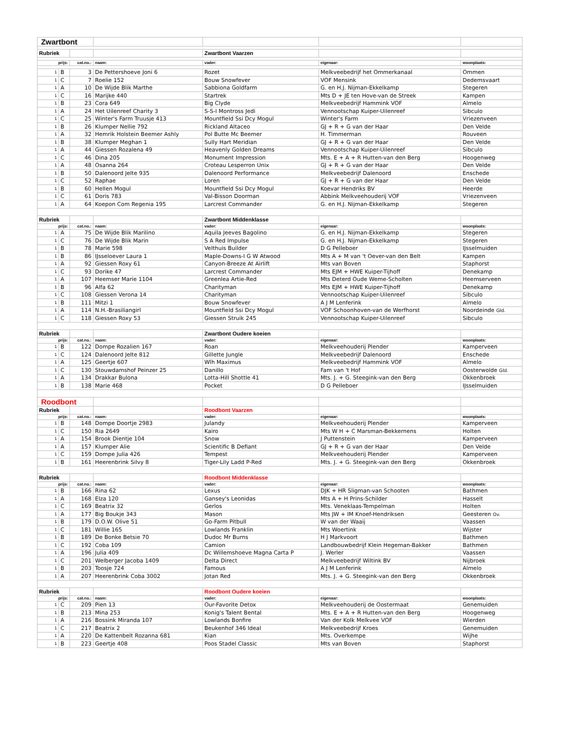| Zwartbont | | | | | | |
| Rubriek | | | | Zwartbont Vaarzen | | |
| prijs: | | cat.no.: | naam: | vader: | eigenaar: | woonplaats: |
| 1 | B | 3 | De Pettershoeve Joni 6 | Rozet | Melkveebedrijf het Ommerkanaal | Ommen |
| 1 | C | 7 | Roelie 152 | Bouw Snowfever | VOF Mensink | Dedemsvaart |
| 1 | A | 10 | De Wijde Blik Marthe | Sabbiona Goldfarm | G. en H.J. Nijman-Ekkelkamp | Stegeren |
| 1 | C | 16 | Marijke 440 | Startrek | Mts D + JE ten Hove-van de Streek | Kampen |
| 1 | B | 23 | Cora 649 | Big Clyde | Melkveebedrijf Hammink VOF | Almelo |
| 1 | A | 24 | Het Uilenreef Charity 3 | S-S-I Montross Jedi | Vennootschap Kuiper-Uilenreef | Sibculo |
| 1 | C | 25 | Winter's Farm Truusje 413 | Mountfield Ssi Dcy Mogul | Winter's Farm | Vriezenveen |
| 1 | B | 26 | Klumper Nellie 792 | Rickland Altaceo | GJ + R + G van der Haar | Den Velde |
| 1 | A | 32 | Hemrik Holstein Beemer Ashly | Pol Butte Mc Beemer | H. Timmerman | Rouveen |
| 1 | B | 38 | Klumper Meghan 1 | Sully Hart Meridian | GJ + R + G van der Haar | Den Velde |
| 1 | A | 44 | Giessen Rozalena 49 | Heavenly Golden Dreams | Vennootschap Kuiper-Uilenreef | Sibculo |
| 1 | C | 46 | Dina 205 | Monument Impression | Mts. E + A + R Hutten-van den Berg | Hoogenweg |
| 1 | A | 48 | Osanna 264 | Croteau Lesperron Unix | GJ + R + G van der Haar | Den Velde |
| 1 | B | 50 | Dalenoord Jelte 935 | Dalenoord Performance | Melkveebedrijf Dalenoord | Enschede |
| 1 | C | 52 | Raphae | Loren | GJ + R + G van der Haar | Den Velde |
| 1 | B | 60 | Hellen Mogul | Mountfield Ssi Dcy Mogul | Koevar Hendriks BV | Heerde |
| 1 | C | 61 | Doris 783 | Val-Bisson Doorman | Abbink Melkveehouderij VOF | Vriezenveen |
| 1 | A | 64 | Koepon Com Regenia 195 | Larcrest Commander | G. en H.J. Nijman-Ekkelkamp | Stegeren |
| Rubriek | | | | Zwartbont Middenklasse | | |
| prijs: | | cat.no.: | naam: | vader: | eigenaar: | woonplaats: |
| 1 | A | 75 | De Wijde Blik Marilino | Aquila Jeeves Bagolino | G. en H.J. Nijman-Ekkelkamp | Stegeren |
| 1 | C | 76 | De Wijde Blik Marin | S A Red Impulse | G. en H.J. Nijman-Ekkelkamp | Stegeren |
| 1 | B | 78 | Marie 598 | Velthuis Builder | D G Pelleboer | IJsselmuiden |
| 1 | B | 86 | IJsseloever Laura 1 | Maple-Downs-I G W Atwood | Mts A + M van 't Oever-van den Belt | Kampen |
| 1 | A | 92 | Giessen Roxy 61 | Canyon-Breeze At Airlift | Mts van Boven | Staphorst |
| 1 | C | 93 | Dorike 47 | Larcrest Commander | Mts EJM + HWE Kuiper-Tijhoff | Denekamp |
| 1 | A | 107 | Heemser Marie 1104 | Greenlea Artie-Red | Mts Deterd Oude Weme-Scholten | Heemserveen |
| 1 | B | 96 | Alfa 62 | Charityman | Mts EJM + HWE Kuiper-Tijhoff | Denekamp |
| 1 | C | 108 | Giessen Verona 14 | Charityman | Vennootschap Kuiper-Uilenreef | Sibculo |
| 1 | B | 111 | Mitzi 1 | Bouw Snowfever | A J M Lenferink | Almelo |
| 1 | A | 114 | N.H.-Brasiliangirl | Mountfield Ssi Dcy Mogul | VOF Schoonhoven-van de Werfhorst | Noordeinde Gld. |
| 1 | C | 118 | Giessen Roxy 53 | Giessen Struik 245 | Vennootschap Kuiper-Uilenreef | Sibculo |
| Rubriek | | | | Zwartbont Oudere koeien | | |
| prijs: | | cat.no.: | naam: | vader: | eigenaar: | woonplaats: |
| 1 | B | 122 | Dompe Rozalien 167 | Roan | Melkveehouderij Plender | Kamperveen |
| 1 | C | 124 | Dalenoord Jelte 812 | Gillette Jungle | Melkveebedrijf Dalenoord | Enschede |
| 1 | A | 125 | Geertje 607 | Wlh Maximus | Melkveebedrijf Hammink VOF | Almelo |
| 1 | C | 130 | Stouwdamshof Peinzer 25 | Danillo | Fam van 't Hof | Oosterwolde Gld. |
| 1 | A | 134 | Drakkar Bulona | Lotta-Hill Shottle 41 | Mts. J. + G. Steegink-van den Berg | Okkenbroek |
| 1 | B | 138 | Marie 468 | Pocket | D G Pelleboer | IJsselmuiden |
| Roodbont | | | | | | |
| Rubriek | | | | Roodbont Vaarzen | | |
| prijs: | | cat.no.: | naam: | vader: | eigenaar: | woonplaats: |
| 1 | B | 148 | Dompe Doortje 2983 | Julandy | Melkveehouderij Plender | Kamperveen |
| 1 | C | 150 | Ria 2649 | Kairo | Mts W H + C Marsman-Bekkernens | Holten |
| 1 | A | 154 | Brook Dientje 104 | Snow | J Puttenstein | Kamperveen |
| 1 | A | 157 | Klumper Alie | Scientific B Defiant | GJ + R + G van der Haar | Den Velde |
| 1 | C | 159 | Dompe Julia 426 | Tempest | Melkveehouderij Plender | Kamperveen |
| 1 | B | 161 | Heerenbrink Silvy 8 | Tiger-Lily Ladd P-Red | Mts. J. + G. Steegink-van den Berg | Okkenbroek |
| Rubriek | | | | Roodbont Middenklasse | | |
| prijs: | | cat.no.: | naam: | vader: | eigenaar: | woonplaats: |
| 1 | B | 166 | Rina 62 | Lexus | DJK + HR Sligman-van Schooten | Bathmen |
| 1 | A | 168 | Elza 120 | Gansey's Leonidas | Mts A + H Prins-Schilder | Hasselt |
| 1 | C | 169 | Beatrix 32 | Gerlos | Mts. Veneklaas-Tempelman | Holten |
| 1 | A | 177 | Big Boukje 343 | Mason | Mts JW + IM Knoef-Hendriksen | Geesteren Ov. |
| 1 | B | 179 | D.O.W. Olive 51 | Go-Farm Pitbull | W van der Waaij | Vaassen |
| 1 | C | 181 | Willie 165 | Lowlands Franklin | Mts Woertink | Wijster |
| 1 | B | 189 | De Bonke Betsie 70 | Dudoc Mr Burns | H J Markvoort | Bathmen |
| 1 | C | 192 | Coba 109 | Camion | Landbouwbedrijf Klein Hegeman-Bakker | Bathmen |
| 1 | A | 196 | Julia 409 | Dc Willemshoeve Magna Carta P | J. Werler | Vaassen |
| 1 | C | 201 | Welberger Jacoba 1409 | Delta Direct | Melkveebedrijf Wiltink BV | Nijbroek |
| 1 | B | 203 | Toosje 724 | Famous | A J M Lenferink | Almelo |
| 1 | A | 207 | Heerenbrink Coba 3002 | Jotan Red | Mts. J. + G. Steegink-van den Berg | Okkenbroek |
| Rubriek | | | | Roodbont Oudere koeien | | |
| prijs: | | cat.no.: | naam: | vader: | eigenaar: | woonplaats: |
| 1 | C | 209 | Pien 13 | Our-Favorite Detox | Melkveehouderij de Oostermaat | Genemuiden |
| 1 | B | 213 | Mina 253 | Konig's Talent Bental | Mts. E + A + R Hutten-van den Berg | Hoogenweg |
| 1 | A | 216 | Bossink Miranda 107 | Lowlands Bonfire | Van der Kolk Melkvee VOF | Wierden |
| 1 | C | 217 | Beatrix 2 | Beukenhof 346 Ideal | Melkveebedrijf Kroes | Genemuiden |
| 1 | A | 220 | De Kattenbelt Rozanna 681 | Kian | Mts. Overkempe | Wijhe |
| 1 | B | 223 | Geertje 408 | Poos Stadel Classic | Mts van Boven | Staphorst |